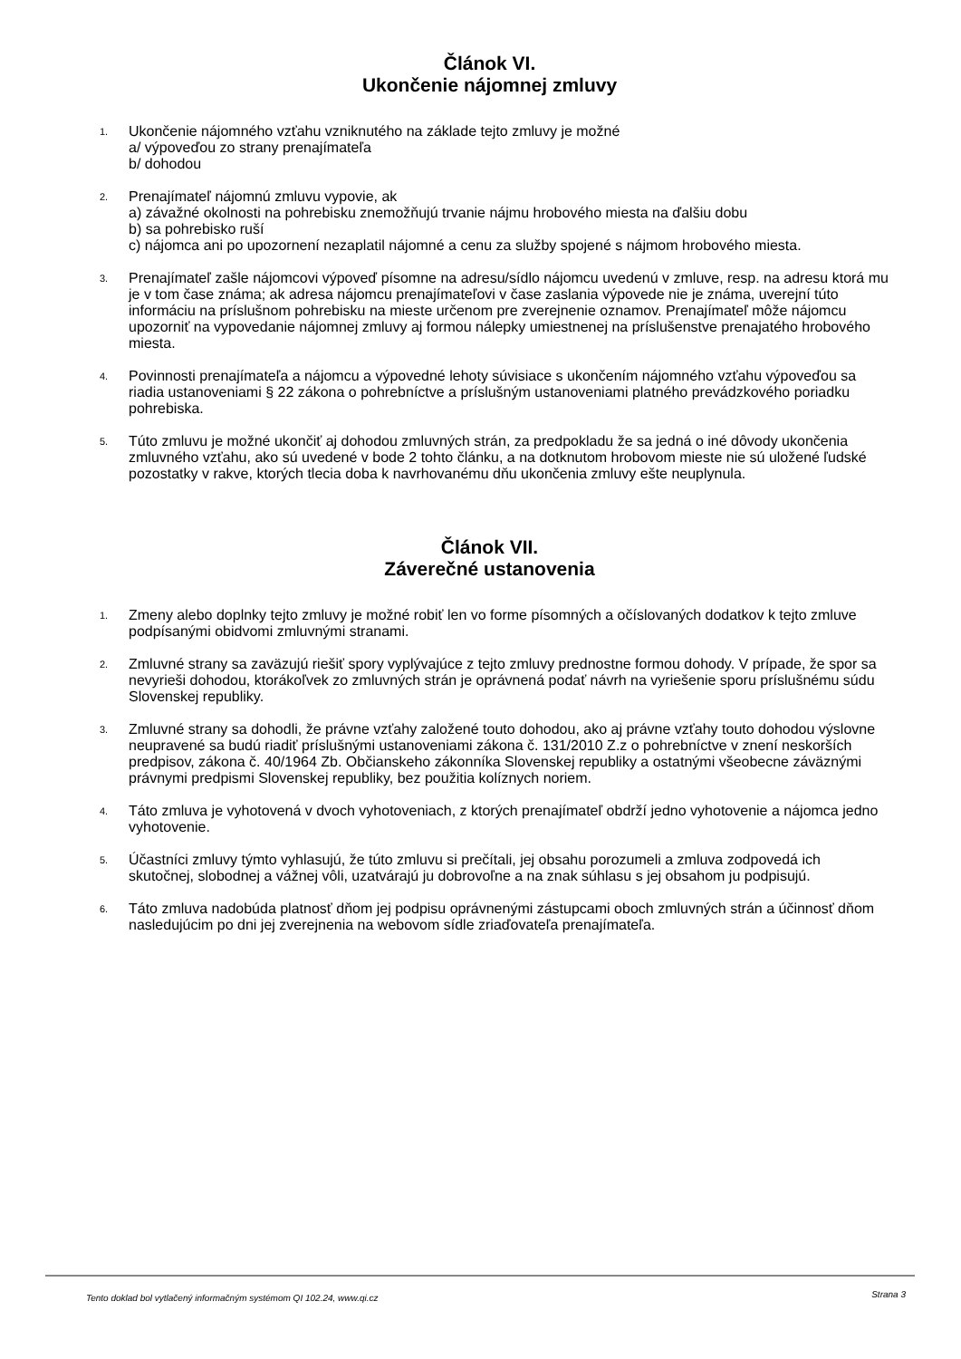Článok VI.
Ukončenie nájomnej zmluvy
1.
Ukončenie nájomného vzťahu vzniknutého na základe tejto zmluvy je možné
a/ výpoveďou zo strany prenajímateľa
b/ dohodou
2.
Prenajímateľ nájomnú zmluvu vypovie, ak
a) závažné okolnosti na pohrebisku znemožňujú trvanie nájmu hrobového miesta na ďalšiu dobu
b) sa pohrebisko ruší
c) nájomca ani po upozornení nezaplatil nájomné a cenu za služby spojené s nájmom hrobového miesta.
3.
Prenajímateľ zašle nájomcovi výpoveď písomne na adresu/sídlo nájomcu uvedenú v zmluve, resp. na adresu ktorá mu je v tom čase známa; ak adresa nájomcu prenajímateľovi v čase zaslania výpovede nie je známa, uverejní túto informáciu na príslušnom pohrebisku na mieste určenom pre zverejnenie oznamov. Prenajímateľ môže nájomcu upozorniť na vypovedanie nájomnej zmluvy aj formou nálepky umiestnenej na príslušenstve prenajatého hrobového miesta.
4.
Povinnosti prenajímateľa a nájomcu a výpovedné lehoty súvisiace s ukončením nájomného vzťahu výpoveďou sa riadia ustanoveniami § 22 zákona o pohrebníctve a príslušným ustanoveniami platného prevádzkového poriadku pohrebiska.
5.
Túto zmluvu je možné ukončiť aj dohodou zmluvných strán, za predpokladu že sa jedná o iné dôvody ukončenia zmluvného vzťahu, ako sú uvedené v bode 2 tohto článku, a na dotknutom hrobovom mieste nie sú uložené ľudské pozostatky v rakve, ktorých tlecia doba k navrhovanému dňu ukončenia zmluvy ešte neuplynula.
Článok VII.
Záverečné ustanovenia
1.
Zmeny alebo doplnky tejto zmluvy je možné robiť len vo forme písomných a očíslovaných dodatkov k tejto zmluve podpísanými obidvomi zmluvnými stranami.
2.
Zmluvné strany sa zaväzujú riešiť spory vyplývajúce z tejto zmluvy prednostne formou dohody. V prípade, že spor sa nevyrieši dohodou, ktorákoľvek zo zmluvných strán je oprávnená podať návrh na vyriešenie sporu príslušnému súdu Slovenskej republiky.
3.
Zmluvné strany sa dohodli, že právne vzťahy založené touto dohodou, ako aj právne vzťahy touto dohodou výslovne neupravené sa budú riadiť príslušnými ustanoveniami zákona č. 131/2010 Z.z o pohrebníctve v znení neskorších predpisov, zákona č. 40/1964 Zb. Občianskeho zákonníka Slovenskej republiky a ostatnými všeobecne záväznými právnymi predpismi Slovenskej republiky, bez použitia kolíznych noriem.
4.
Táto zmluva je vyhotovená v dvoch vyhotoveniach, z ktorých prenajímateľ obdrží jedno vyhotovenie a nájomca jedno vyhotovenie.
5.
Účastníci zmluvy týmto vyhlasujú, že túto zmluvu si prečítali, jej obsahu porozumeli a zmluva zodpovedá ich skutočnej, slobodnej a vážnej vôli, uzatvárajú ju dobrovoľne a na znak súhlasu s jej obsahom ju podpisujú.
6.
Táto zmluva nadobúda platnosť dňom jej podpisu oprávnenými zástupcami oboch zmluvných strán a účinnosť dňom nasledujúcim po dni jej zverejnenia na webovom sídle zriaďovateľa prenajímateľa.
Tento doklad bol vytlačený informačným systémom QI 102.24, www.qi.cz Strana 3